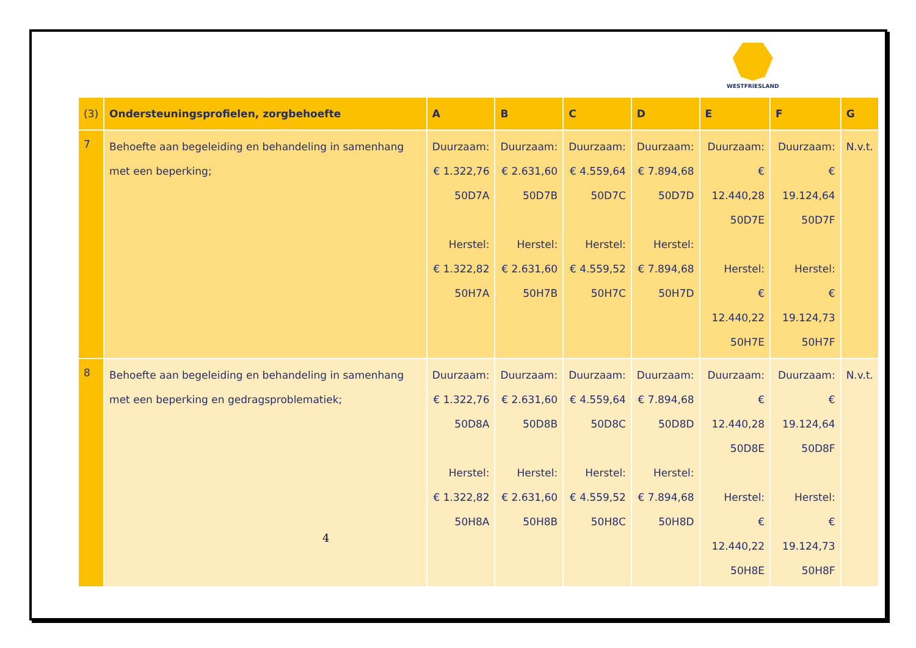WESTFRIESLAND
| (3) | Ondersteuningsprofielen, zorgbehoefte | A | B | C | D | E | F | G |
| --- | --- | --- | --- | --- | --- | --- | --- | --- |
| 7 | Behoefte aan begeleiding en behandeling in samenhang met een beperking; | Duurzaam: € 1.322,76 50D7A Herstel: € 1.322,82 50H7A | Duurzaam: € 2.631,60 50D7B Herstel: € 2.631,60 50H7B | Duurzaam: € 4.559,64 50D7C Herstel: € 4.559,52 50H7C | Duurzaam: € 7.894,68 50D7D Herstel: € 7.894,68 50H7D | Duurzaam: € 12.440,28 50D7E Herstel: € 12.440,22 50H7E | Duurzaam: € 19.124,64 50D7F Herstel: € 19.124,73 50H7F | N.v.t. |
| 8 | Behoefte aan begeleiding en behandeling in samenhang met een beperking en gedragsproblematiek; | Duurzaam: € 1.322,76 50D8A Herstel: € 1.322,82 50H8A | Duurzaam: € 2.631,60 50D8B Herstel: € 2.631,60 50H8B | Duurzaam: € 4.559,64 50D8C Herstel: € 4.559,52 50H8C | Duurzaam: € 7.894,68 50D8D Herstel: € 7.894,68 50H8D | Duurzaam: € 12.440,28 50D8E Herstel: € 12.440,22 50H8E | Duurzaam: € 19.124,64 50D8F Herstel: € 19.124,73 50H8F | N.v.t. |
4